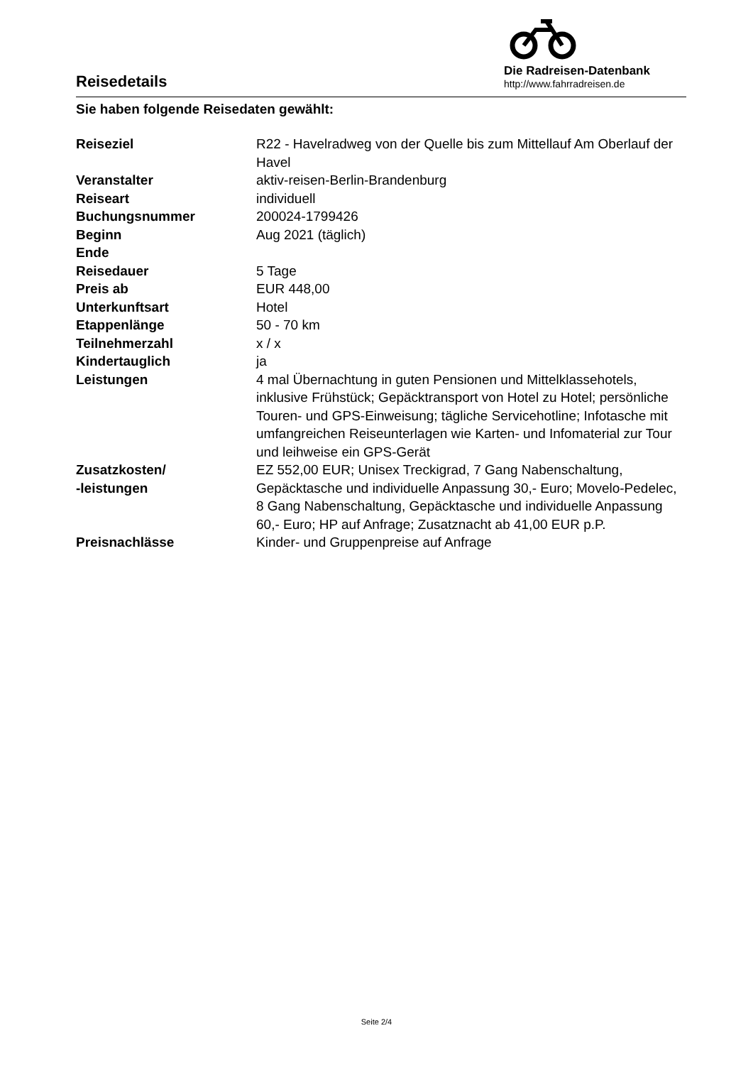Die Radreisen-Datenbank
http://www.fahrradreisen.de
Reisedetails
Sie haben folgende Reisedaten gewählt:
| Reiseziel | R22 - Havelradweg von der Quelle bis zum Mittellauf Am Oberlauf der Havel |
| Veranstalter | aktiv-reisen-Berlin-Brandenburg |
| Reiseart | individuell |
| Buchungsnummer | 200024-1799426 |
| Beginn | Aug 2021 (täglich) |
| Ende | |
| Reisedauer | 5 Tage |
| Preis ab | EUR 448,00 |
| Unterkunftsart | Hotel |
| Etappenlänge | 50 - 70 km |
| Teilnehmerzahl | x / x |
| Kindertauglich | ja |
| Leistungen | 4 mal Übernachtung in guten Pensionen und Mittelklassehotels, inklusive Frühstück; Gepäcktransport von Hotel zu Hotel; persönliche Touren- und GPS-Einweisung; tägliche Servicehotline; Infotasche mit umfangreichen Reiseunterlagen wie Karten- und Infomaterial zur Tour und leihweise ein GPS-Gerät |
| Zusatzkosten/ -leistungen | EZ 552,00 EUR; Unisex Treckigrad, 7 Gang Nabenschaltung, Gepäcktasche und individuelle Anpassung 30,- Euro; Movelo-Pedelec, 8 Gang Nabenschaltung, Gepäcktasche und individuelle Anpassung 60,- Euro; HP auf Anfrage; Zusatznacht ab 41,00 EUR p.P. |
| Preisnachlässe | Kinder- und Gruppenpreise auf Anfrage |
Seite 2/4